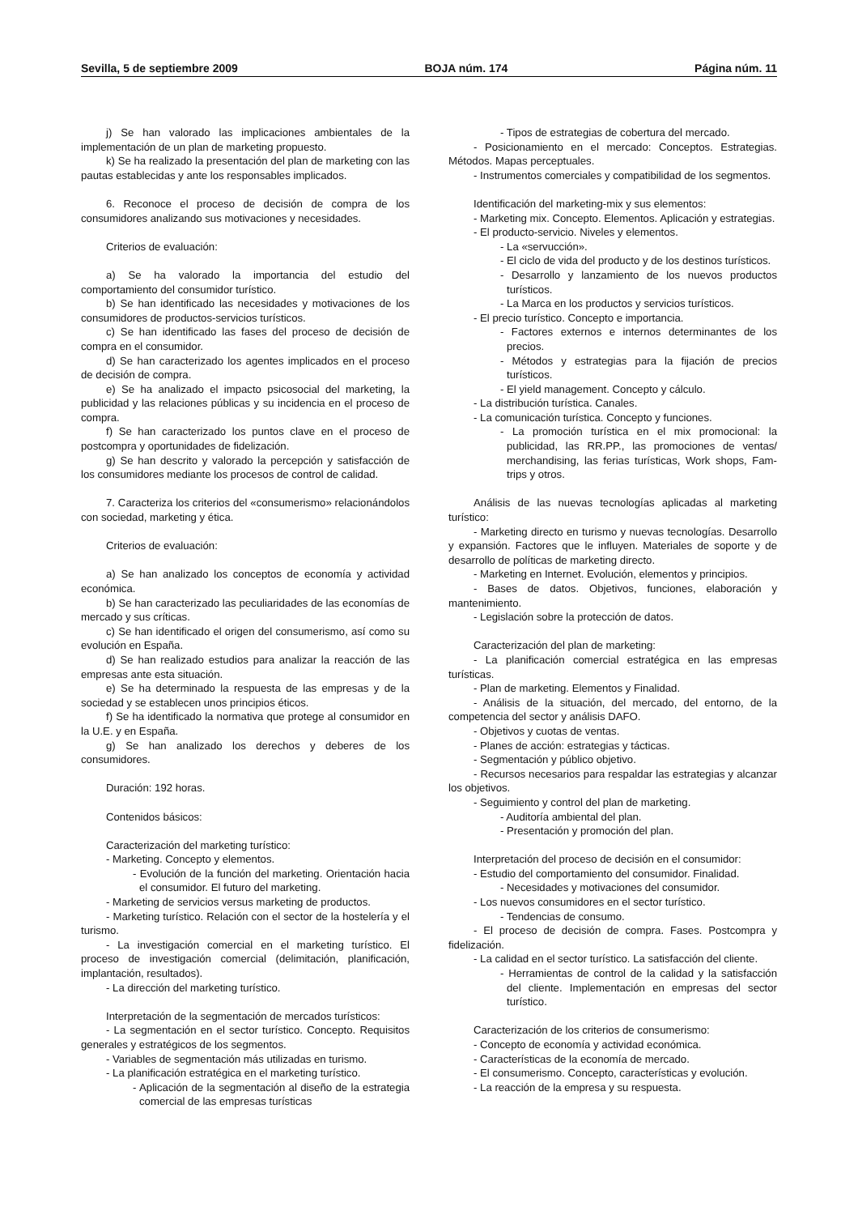Sevilla, 5 de septiembre 2009 BOJA núm. 174 Página núm. 11
j) Se han valorado las implicaciones ambientales de la implementación de un plan de marketing propuesto.
k) Se ha realizado la presentación del plan de marketing con las pautas establecidas y ante los responsables implicados.
6. Reconoce el proceso de decisión de compra de los consumidores analizando sus motivaciones y necesidades.
Criterios de evaluación:
a) Se ha valorado la importancia del estudio del comportamiento del consumidor turístico.
b) Se han identificado las necesidades y motivaciones de los consumidores de productos-servicios turísticos.
c) Se han identificado las fases del proceso de decisión de compra en el consumidor.
d) Se han caracterizado los agentes implicados en el proceso de decisión de compra.
e) Se ha analizado el impacto psicosocial del marketing, la publicidad y las relaciones públicas y su incidencia en el proceso de compra.
f) Se han caracterizado los puntos clave en el proceso de postcompra y oportunidades de fidelización.
g) Se han descrito y valorado la percepción y satisfacción de los consumidores mediante los procesos de control de calidad.
7. Caracteriza los criterios del «consumerismo» relacionándolos con sociedad, marketing y ética.
Criterios de evaluación:
a) Se han analizado los conceptos de economía y actividad económica.
b) Se han caracterizado las peculiaridades de las economías de mercado y sus críticas.
c) Se han identificado el origen del consumerismo, así como su evolución en España.
d) Se han realizado estudios para analizar la reacción de las empresas ante esta situación.
e) Se ha determinado la respuesta de las empresas y de la sociedad y se establecen unos principios éticos.
f) Se ha identificado la normativa que protege al consumidor en la U.E. y en España.
g) Se han analizado los derechos y deberes de los consumidores.
Duración: 192 horas.
Contenidos básicos:
Caracterización del marketing turístico:
- Marketing. Concepto y elementos.
- Evolución de la función del marketing. Orientación hacia el consumidor. El futuro del marketing.
- Marketing de servicios versus marketing de productos.
- Marketing turístico. Relación con el sector de la hostelería y el turismo.
- La investigación comercial en el marketing turístico. El proceso de investigación comercial (delimitación, planificación, implantación, resultados).
- La dirección del marketing turístico.
Interpretación de la segmentación de mercados turísticos:
- La segmentación en el sector turístico. Concepto. Requisitos generales y estratégicos de los segmentos.
- Variables de segmentación más utilizadas en turismo.
- La planificación estratégica en el marketing turístico.
- Aplicación de la segmentación al diseño de la estrategia comercial de las empresas turísticas
- Tipos de estrategias de cobertura del mercado.
- Posicionamiento en el mercado: Conceptos. Estrategias. Métodos. Mapas perceptuales.
- Instrumentos comerciales y compatibilidad de los segmentos.
Identificación del marketing-mix y sus elementos:
- Marketing mix. Concepto. Elementos. Aplicación y estrategias.
- El producto-servicio. Niveles y elementos.
- La «servucción».
- El ciclo de vida del producto y de los destinos turísticos.
- Desarrollo y lanzamiento de los nuevos productos turísticos.
- La Marca en los productos y servicios turísticos.
- El precio turístico. Concepto e importancia.
- Factores externos e internos determinantes de los precios.
- Métodos y estrategias para la fijación de precios turísticos.
- El yield management. Concepto y cálculo.
- La distribución turística. Canales.
- La comunicación turística. Concepto y funciones.
- La promoción turística en el mix promocional: la publicidad, las RR.PP., las promociones de ventas/ merchandising, las ferias turísticas, Work shops, Fam-trips y otros.
Análisis de las nuevas tecnologías aplicadas al marketing turístico:
- Marketing directo en turismo y nuevas tecnologías. Desarrollo y expansión. Factores que le influyen. Materiales de soporte y de desarrollo de políticas de marketing directo.
- Marketing en Internet. Evolución, elementos y principios.
- Bases de datos. Objetivos, funciones, elaboración y mantenimiento.
- Legislación sobre la protección de datos.
Caracterización del plan de marketing:
- La planificación comercial estratégica en las empresas turísticas.
- Plan de marketing. Elementos y Finalidad.
- Análisis de la situación, del mercado, del entorno, de la competencia del sector y análisis DAFO.
- Objetivos y cuotas de ventas.
- Planes de acción: estrategias y tácticas.
- Segmentación y público objetivo.
- Recursos necesarios para respaldar las estrategias y alcanzar los objetivos.
- Seguimiento y control del plan de marketing.
- Auditoría ambiental del plan.
- Presentación y promoción del plan.
Interpretación del proceso de decisión en el consumidor:
- Estudio del comportamiento del consumidor. Finalidad.
- Necesidades y motivaciones del consumidor.
- Los nuevos consumidores en el sector turístico.
- Tendencias de consumo.
- El proceso de decisión de compra. Fases. Postcompra y fidelización.
- La calidad en el sector turístico. La satisfacción del cliente.
- Herramientas de control de la calidad y la satisfacción del cliente. Implementación en empresas del sector turístico.
Caracterización de los criterios de consumerismo:
- Concepto de economía y actividad económica.
- Características de la economía de mercado.
- El consumerismo. Concepto, características y evolución.
- La reacción de la empresa y su respuesta.